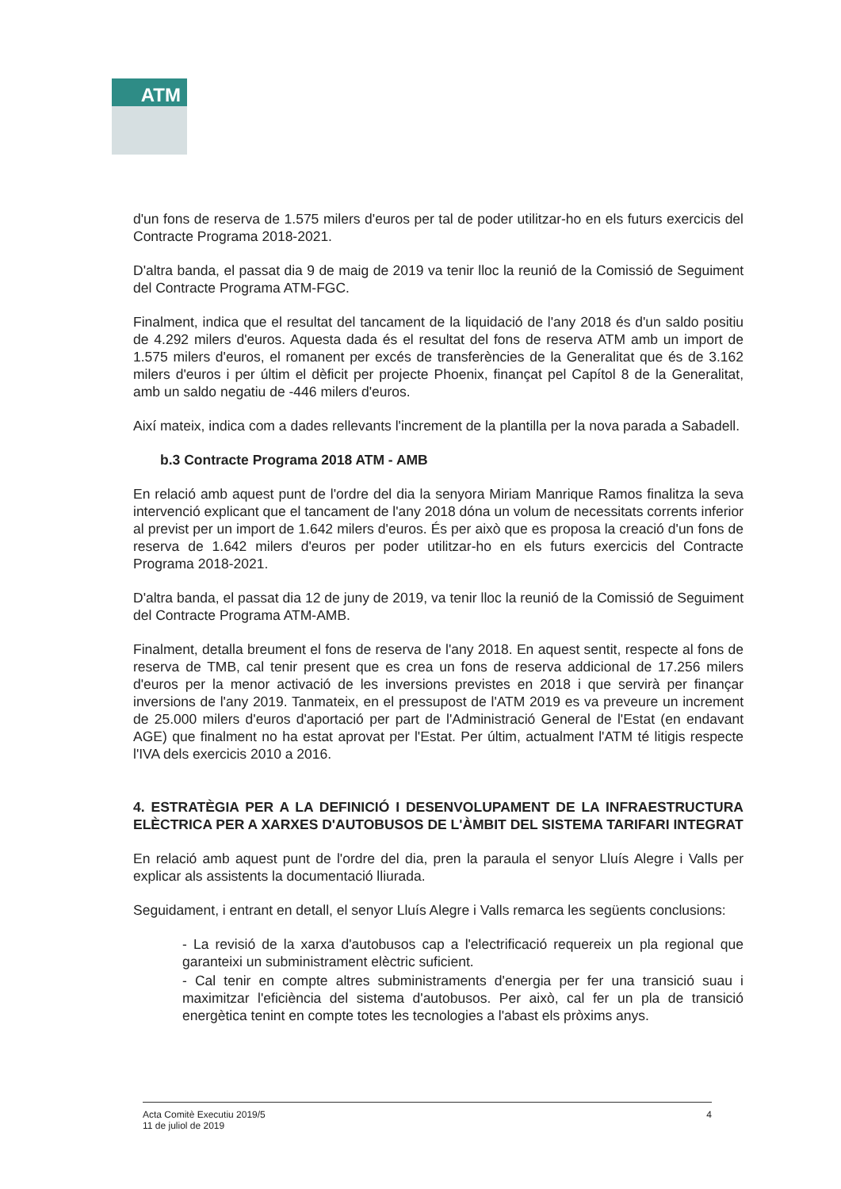ATM
d'un fons de reserva de 1.575 milers d'euros per tal de poder utilitzar-ho en els futurs exercicis del Contracte Programa 2018-2021.
D'altra banda, el passat dia 9 de maig de 2019 va tenir lloc la reunió de la Comissió de Seguiment del Contracte Programa ATM-FGC.
Finalment, indica que el resultat del tancament de la liquidació de l'any 2018 és d'un saldo positiu de 4.292 milers d'euros. Aquesta dada és el resultat del fons de reserva ATM amb un import de 1.575 milers d'euros, el romanent per excés de transferències de la Generalitat que és de 3.162 milers d'euros i per últim el dèficit per projecte Phoenix, finançat pel Capítol 8 de la Generalitat, amb un saldo negatiu de -446 milers d'euros.
Així mateix, indica com a dades rellevants l'increment de la plantilla per la nova parada a Sabadell.
b.3 Contracte Programa 2018 ATM - AMB
En relació amb aquest punt de l'ordre del dia la senyora Miriam Manrique Ramos finalitza la seva intervenció explicant que el tancament de l'any 2018 dóna un volum de necessitats corrents inferior al previst per un import de 1.642 milers d'euros. És per això que es proposa la creació d'un fons de reserva de 1.642 milers d'euros per poder utilitzar-ho en els futurs exercicis del Contracte Programa 2018-2021.
D'altra banda, el passat dia 12 de juny de 2019, va tenir lloc la reunió de la Comissió de Seguiment del Contracte Programa ATM-AMB.
Finalment, detalla breument el fons de reserva de l'any 2018. En aquest sentit, respecte al fons de reserva de TMB, cal tenir present que es crea un fons de reserva addicional de 17.256 milers d'euros per la menor activació de les inversions previstes en 2018 i que servirà per finançar inversions de l'any 2019. Tanmateix, en el pressupost de l'ATM 2019 es va preveure un increment de 25.000 milers d'euros d'aportació per part de l'Administració General de l'Estat (en endavant AGE) que finalment no ha estat aprovat per l'Estat. Per últim, actualment l'ATM té litigis respecte l'IVA dels exercicis 2010 a 2016.
4. ESTRATÈGIA PER A LA DEFINICIÓ I DESENVOLUPAMENT DE LA INFRAESTRUCTURA ELÈCTRICA PER A XARXES D'AUTOBUSOS DE L'ÀMBIT DEL SISTEMA TARIFARI INTEGRAT
En relació amb aquest punt de l'ordre del dia, pren la paraula el senyor Lluís Alegre i Valls per explicar als assistents la documentació lliurada.
Seguidament, i entrant en detall, el senyor Lluís Alegre i Valls remarca les següents conclusions:
- La revisió de la xarxa d'autobusos cap a l'electrificació requereix un pla regional que garanteixi un subministrament elèctric suficient.
- Cal tenir en compte altres subministraments d'energia per fer una transició suau i maximitzar l'eficiència del sistema d'autobusos. Per això, cal fer un pla de transició energètica tenint en compte totes les tecnologies a l'abast els pròxims anys.
Acta Comitè Executiu 2019/5
11 de juliol de 2019
4